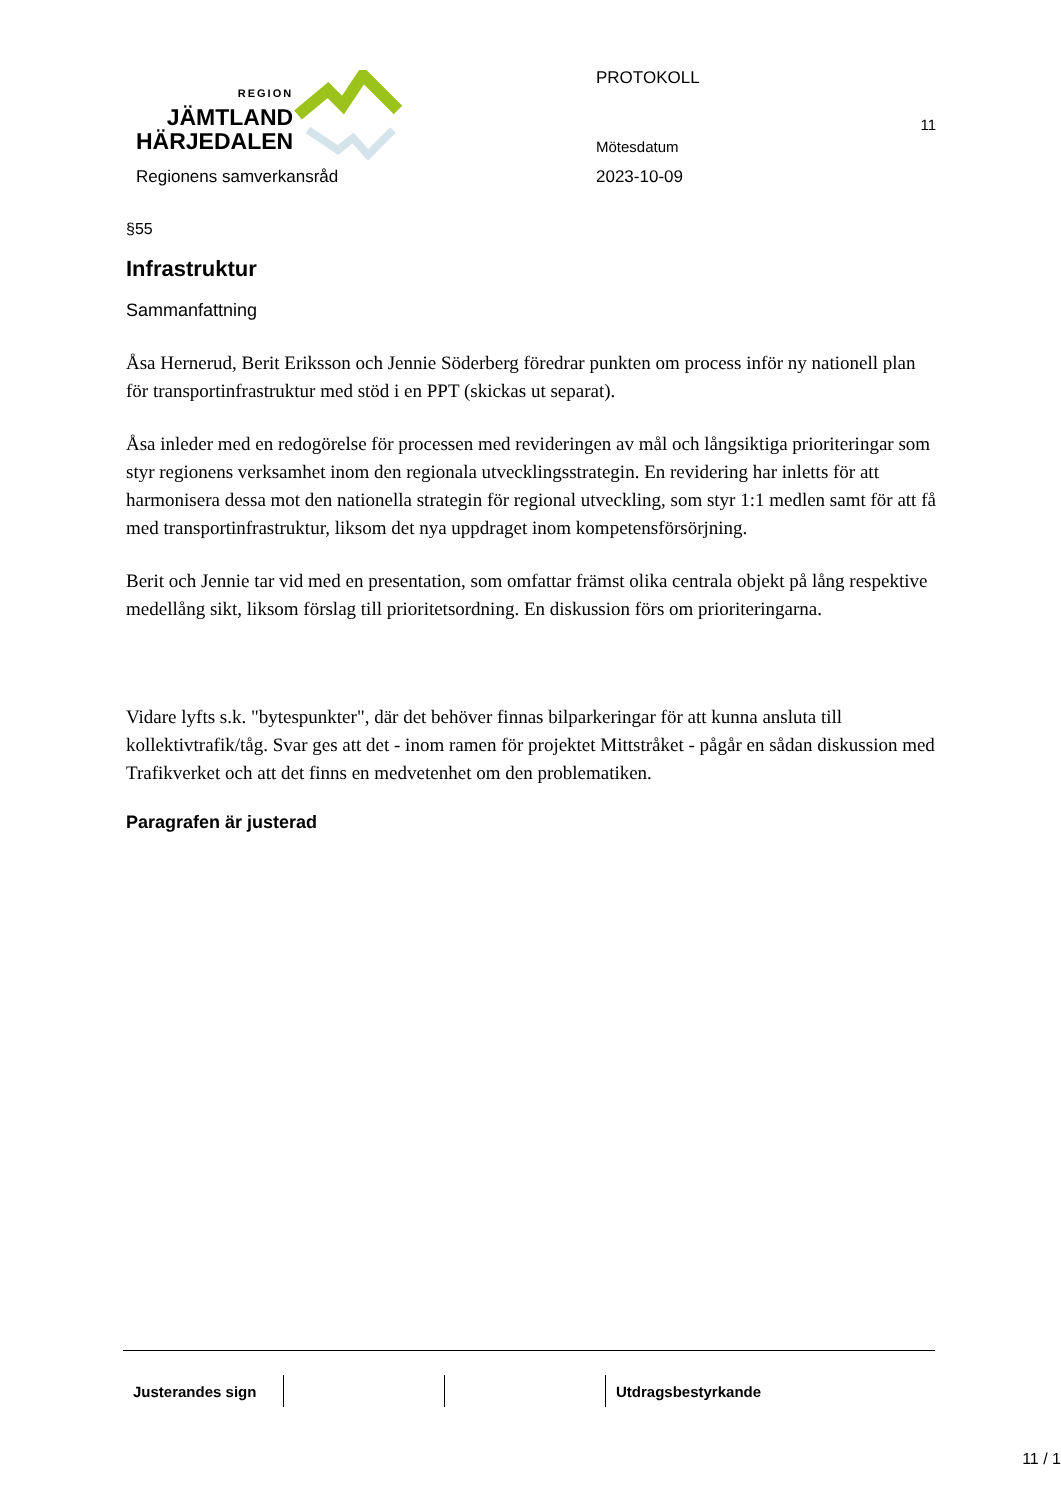REGION
JÄMTLAND
HÄRJEDALEN
PROTOKOLL
Mötesdatum
11
Regionens samverkansråd 2023-10-09
§55
Infrastruktur
Sammanfattning
Åsa Hernerud, Berit Eriksson och Jennie Söderberg föredrar punkten om process inför ny nationell plan för transportinfrastruktur med stöd i en PPT (skickas ut separat).
Åsa inleder med en redogörelse för processen med revideringen av mål och långsiktiga prioriteringar som styr regionens verksamhet inom den regionala utvecklingsstrategin. En revidering har inletts för att harmonisera dessa mot den nationella strategin för regional utveckling, som styr 1:1 medlen samt för att få med transportinfrastruktur, liksom det nya uppdraget inom kompetensförsörjning.
Berit och Jennie tar vid med en presentation, som omfattar främst olika centrala objekt på lång respektive medellång sikt, liksom förslag till prioritetsordning. En diskussion förs om prioriteringarna.
Vidare lyfts s.k. "bytespunkter", där det behöver finnas bilparkeringar för att kunna ansluta till kollektivtrafik/tåg. Svar ges att det - inom ramen för projektet Mittstråket - pågår en sådan diskussion med Trafikverket och att det finns en medvetenhet om den problematiken.
Paragrafen är justerad
| Justerandes sign | | | Utdragsbestyrkande |
11 / 1